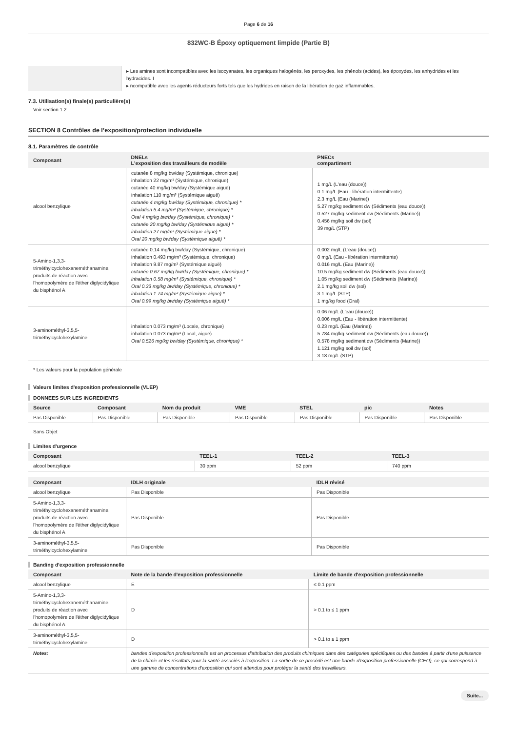Page 6 de 16
832WC-B Époxy optiquement limpide (Partie B)
| | ▸ Les amines sont incompatibles avec les isocyanates, les organiques halogénés, les peroxydes, les phénols (acides), les époxydes, les anhydrides et les hydracides. I ▸ ncompatible avec les agents réducteurs forts tels que les hydrides en raison de la libération de gaz inflammables. |
7.3. Utilisation(s) finale(s) particulière(s)
Voir section 1.2
SECTION 8 Contrôles de l’exposition/protection individuelle
8.1. Paramètres de contrôle
| Composant | DNELs L'exposition des travailleurs de modèle | PNECs compartiment |
| --- | --- | --- |
| alcool benzylique | cutanée 8 mg/kg bw/day (Systémique, chronique) inhalation 22 mg/m³ (Systémique, chronique) cutanée 40 mg/kg bw/day (Systémique aiguë) inhalation 110 mg/m³ (Systémique aiguë) cutanée 4 mg/kg bw/day (Systémique, chronique) * inhalation 5.4 mg/m³ (Systémique, chronique) * Oral 4 mg/kg bw/day (Systémique, chronique) * cutanée 20 mg/kg bw/day (Systémique aiguë) * inhalation 27 mg/m³ (Systémique aiguë) * Oral 20 mg/kg bw/day (Systémique aiguë) * | 1 mg/L (L'eau (douce)) 0.1 mg/L (Eau - libération intermittente) 2.3 mg/L (Eau (Marine)) 5.27 mg/kg sediment dw (Sédiments (eau douce)) 0.527 mg/kg sediment dw (Sédiments (Marine)) 0.456 mg/kg soil dw (sol) 39 mg/L (STP) |
| 5-Amino-1,3,3-triméthylcyclohexaneméthanamine, produits de réaction avec l'homopolymère de l'éther diglycidylique du bisphénol A | cutanée 0.14 mg/kg bw/day (Systémique, chronique) inhalation 0.493 mg/m³ (Systémique, chronique) inhalation 9.87 mg/m³ (Systémique aiguë) cutanée 0.67 mg/kg bw/day (Systémique, chronique) * inhalation 0.58 mg/m³ (Systémique, chronique) * Oral 0.33 mg/kg bw/day (Systémique, chronique) * inhalation 1.74 mg/m³ (Systémique aiguë) * Oral 0.99 mg/kg bw/day (Systémique aiguë) * | 0.002 mg/L (L'eau (douce)) 0 mg/L (Eau - libération intermittente) 0.016 mg/L (Eau (Marine)) 10.5 mg/kg sediment dw (Sédiments (eau douce)) 1.05 mg/kg sediment dw (Sédiments (Marine)) 2.1 mg/kg soil dw (sol) 3.1 mg/L (STP) 1 mg/kg food (Oral) |
| 3-aminométhyl-3,5,5-triméthylcyclohexylamine | inhalation 0.073 mg/m³ (Locale, chronique) inhalation 0.073 mg/m³ (Local, aiguë) Oral 0.526 mg/kg bw/day (Systémique, chronique) * | 0.06 mg/L (L'eau (douce)) 0.006 mg/L (Eau - libération intermittente) 0.23 mg/L (Eau (Marine)) 5.784 mg/kg sediment dw (Sédiments (eau douce)) 0.578 mg/kg sediment dw (Sédiments (Marine)) 1.121 mg/kg soil dw (sol) 3.18 mg/L (STP) |
* Les valeurs pour la population générale
Valeurs limites d'exposition professionnelle (VLEP)
DONNEES SUR LES INGREDIENTS
| Source | Composant | Nom du produit | VME | STEL | pic | Notes |
| --- | --- | --- | --- | --- | --- | --- |
| Pas Disponible | Pas Disponible | Pas Disponible | Pas Disponible | Pas Disponible | Pas Disponible | Pas Disponible |
Sans Objet
Limites d'urgence
| Composant | TEEL-1 | TEEL-2 | TEEL-3 |
| --- | --- | --- | --- |
| alcool benzylique | 30 ppm | 52 ppm | 740 ppm |
| Composant | IDLH originale | IDLH révisé |
| --- | --- | --- |
| alcool benzylique | Pas Disponible | Pas Disponible |
| 5-Amino-1,3,3-triméthylcyclohexaneméthanamine, produits de réaction avec l'homopolymère de l'éther diglycidylique du bisphénol A | Pas Disponible | Pas Disponible |
| 3-aminométhyl-3,5,5-triméthylcyclohexylamine | Pas Disponible | Pas Disponible |
Banding d'exposition professionnelle
| Composant | Note de la bande d'exposition professionnelle | Limite de bande d'exposition professionnelle |
| --- | --- | --- |
| alcool benzylique | E | ≤ 0.1 ppm |
| 5-Amino-1,3,3-triméthylcyclohexaneméthanamine, produits de réaction avec l'homopolymère de l'éther diglycidylique du bisphénol A | D | > 0.1 to ≤ 1 ppm |
| 3-aminométhyl-3,5,5-triméthylcyclohexylamine | D | > 0.1 to ≤ 1 ppm |
| Notes: | bandes d'exposition professionnelle est un processus d'attribution des produits chimiques dans des catégories spécifiques ou des bandes à partir d'une puissance de la chimie et les résultats pour la santé associés à l'exposition. La sortie de ce procédé est une bande d'exposition professionnelle (CEO), ce qui correspond à une gamme de concentrations d'exposition qui sont attendus pour protéger la santé des travailleurs. | |
Suite...